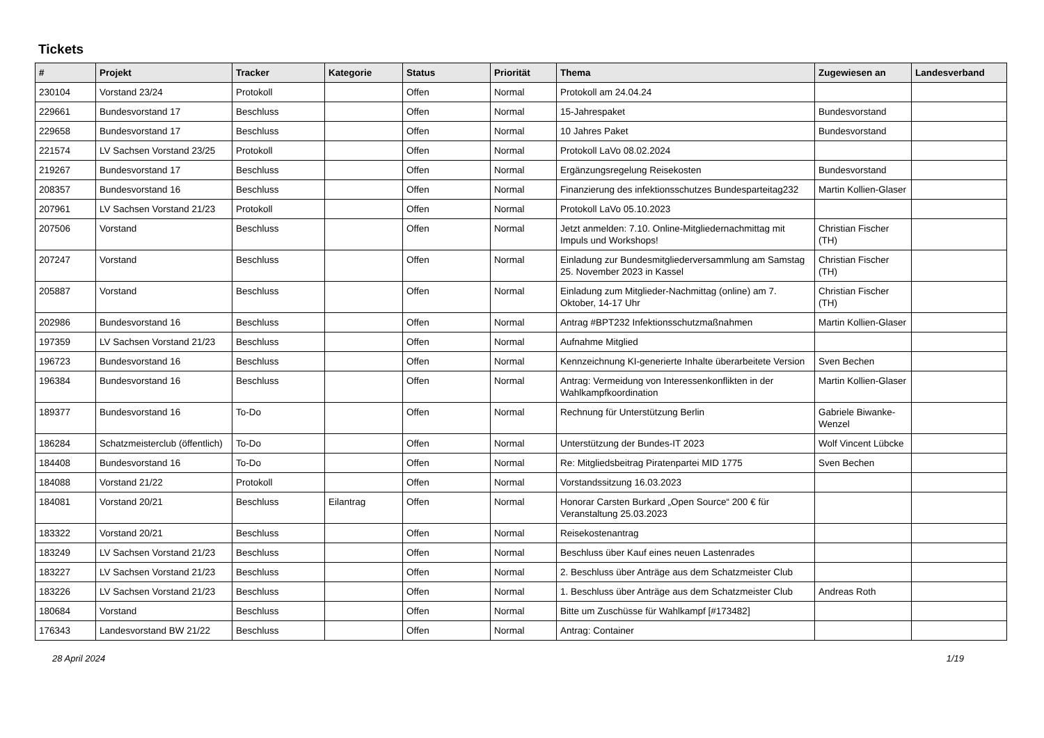Tickets
| # | Projekt | Tracker | Kategorie | Status | Priorität | Thema | Zugewiesen an | Landesverband |
| --- | --- | --- | --- | --- | --- | --- | --- | --- |
| 230104 | Vorstand 23/24 | Protokoll | | Offen | Normal | Protokoll am 24.04.24 | | |
| 229661 | Bundesvorstand 17 | Beschluss | | Offen | Normal | 15-Jahrespaket | Bundesvorstand | |
| 229658 | Bundesvorstand 17 | Beschluss | | Offen | Normal | 10 Jahres Paket | Bundesvorstand | |
| 221574 | LV Sachsen Vorstand 23/25 | Protokoll | | Offen | Normal | Protokoll LaVo 08.02.2024 | | |
| 219267 | Bundesvorstand 17 | Beschluss | | Offen | Normal | Ergänzungsregelung Reisekosten | Bundesvorstand | |
| 208357 | Bundesvorstand 16 | Beschluss | | Offen | Normal | Finanzierung des infektionsschutzes Bundesparteitag232 | Martin Kollien-Glaser | |
| 207961 | LV Sachsen Vorstand 21/23 | Protokoll | | Offen | Normal | Protokoll LaVo 05.10.2023 | | |
| 207506 | Vorstand | Beschluss | | Offen | Normal | Jetzt anmelden: 7.10. Online-Mitgliedernachmittag mit Impuls und Workshops! | Christian Fischer (TH) | |
| 207247 | Vorstand | Beschluss | | Offen | Normal | Einladung zur Bundesmitgliederversammlung am Samstag 25. November 2023 in Kassel | Christian Fischer (TH) | |
| 205887 | Vorstand | Beschluss | | Offen | Normal | Einladung zum Mitglieder-Nachmittag (online) am 7. Oktober, 14-17 Uhr | Christian Fischer (TH) | |
| 202986 | Bundesvorstand 16 | Beschluss | | Offen | Normal | Antrag #BPT232 Infektionsschutzmaßnahmen | Martin Kollien-Glaser | |
| 197359 | LV Sachsen Vorstand 21/23 | Beschluss | | Offen | Normal | Aufnahme Mitglied | | |
| 196723 | Bundesvorstand 16 | Beschluss | | Offen | Normal | Kennzeichnung KI-generierte Inhalte überarbeitete Version | Sven Bechen | |
| 196384 | Bundesvorstand 16 | Beschluss | | Offen | Normal | Antrag: Vermeidung von Interessenkonflikten in der Wahlkampfkoordination | Martin Kollien-Glaser | |
| 189377 | Bundesvorstand 16 | To-Do | | Offen | Normal | Rechnung für Unterstützung Berlin | Gabriele Biwanke-Wenzel | |
| 186284 | Schatzmeisterclub (öffentlich) | To-Do | | Offen | Normal | Unterstützung der Bundes-IT 2023 | Wolf Vincent Lübcke | |
| 184408 | Bundesvorstand 16 | To-Do | | Offen | Normal | Re: Mitgliedsbeitrag Piratenpartei MID 1775 | Sven Bechen | |
| 184088 | Vorstand 21/22 | Protokoll | | Offen | Normal | Vorstandssitzung 16.03.2023 | | |
| 184081 | Vorstand 20/21 | Beschluss | Eilantrag | Offen | Normal | Honorar Carsten Burkard „Open Source“ 200 € für Veranstaltung 25.03.2023 | | |
| 183322 | Vorstand 20/21 | Beschluss | | Offen | Normal | Reisekostenantrag | | |
| 183249 | LV Sachsen Vorstand 21/23 | Beschluss | | Offen | Normal | Beschluss über Kauf eines neuen Lastenrades | | |
| 183227 | LV Sachsen Vorstand 21/23 | Beschluss | | Offen | Normal | 2. Beschluss über Anträge aus dem Schatzmeister Club | | |
| 183226 | LV Sachsen Vorstand 21/23 | Beschluss | | Offen | Normal | 1. Beschluss über Anträge aus dem Schatzmeister Club | Andreas Roth | |
| 180684 | Vorstand | Beschluss | | Offen | Normal | Bitte um Zuschüsse für Wahlkampf [#173482] | | |
| 176343 | Landesvorstand BW 21/22 | Beschluss | | Offen | Normal | Antrag: Container | | |
28 April 2024 1/19